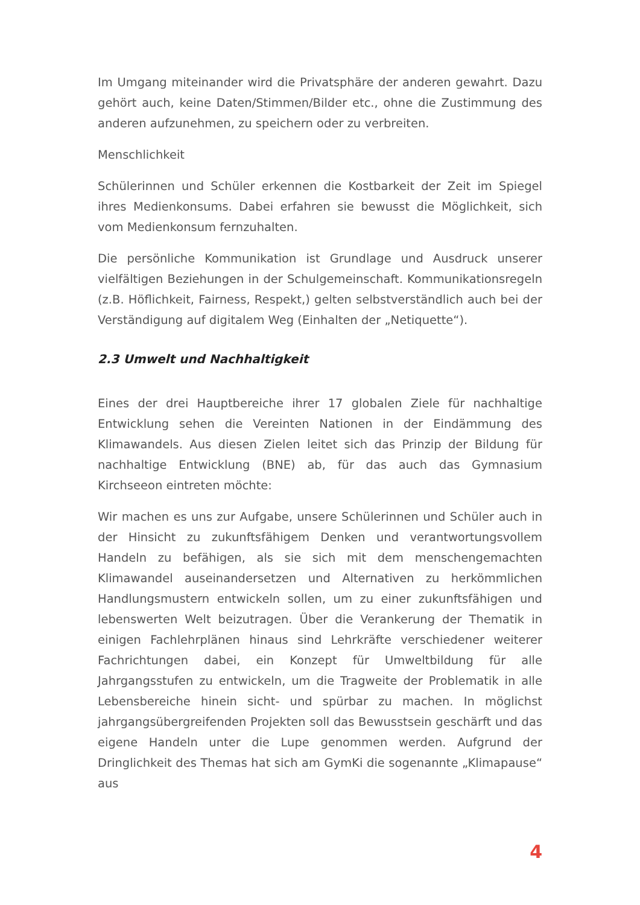Im Umgang miteinander wird die Privatsphäre der anderen gewahrt. Dazu gehört auch, keine Daten/Stimmen/Bilder etc., ohne die Zustimmung des anderen aufzunehmen, zu speichern oder zu verbreiten.
Menschlichkeit
Schülerinnen und Schüler erkennen die Kostbarkeit der Zeit im Spiegel ihres Medienkonsums. Dabei erfahren sie bewusst die Möglichkeit, sich vom Medienkonsum fernzuhalten.
Die persönliche Kommunikation ist Grundlage und Ausdruck unserer vielfältigen Beziehungen in der Schulgemeinschaft. Kommunikationsregeln (z.B. Höflichkeit, Fairness, Respekt,) gelten selbstverständlich auch bei der Verständigung auf digitalem Weg (Einhalten der „Netiquette“).
2.3 Umwelt und Nachhaltigkeit
Eines der drei Hauptbereiche ihrer 17 globalen Ziele für nachhaltige Entwicklung sehen die Vereinten Nationen in der Eindämmung des Klimawandels. Aus diesen Zielen leitet sich das Prinzip der Bildung für nachhaltige Entwicklung (BNE) ab, für das auch das Gymnasium Kirchseeon eintreten möchte:
Wir machen es uns zur Aufgabe, unsere Schülerinnen und Schüler auch in der Hinsicht zu zukunftsfähigem Denken und verantwortungsvollem Handeln zu befähigen, als sie sich mit dem menschengemachten Klimawandel auseinandersetzen und Alternativen zu herkömmlichen Handlungsmustern entwickeln sollen, um zu einer zukunftsfähigen und lebenswerten Welt beizutragen. Über die Verankerung der Thematik in einigen Fachlehrplänen hinaus sind Lehrkräfte verschiedener weiterer Fachrichtungen dabei, ein Konzept für Umweltbildung für alle Jahrgangsstufen zu entwickeln, um die Tragweite der Problematik in alle Lebensbereiche hinein sicht- und spürbar zu machen. In möglichst jahrgangsübergreifenden Projekten soll das Bewusstsein geschärft und das eigene Handeln unter die Lupe genommen werden. Aufgrund der Dringlichkeit des Themas hat sich am GymKi die sogenannte „Klimapause“ aus
4